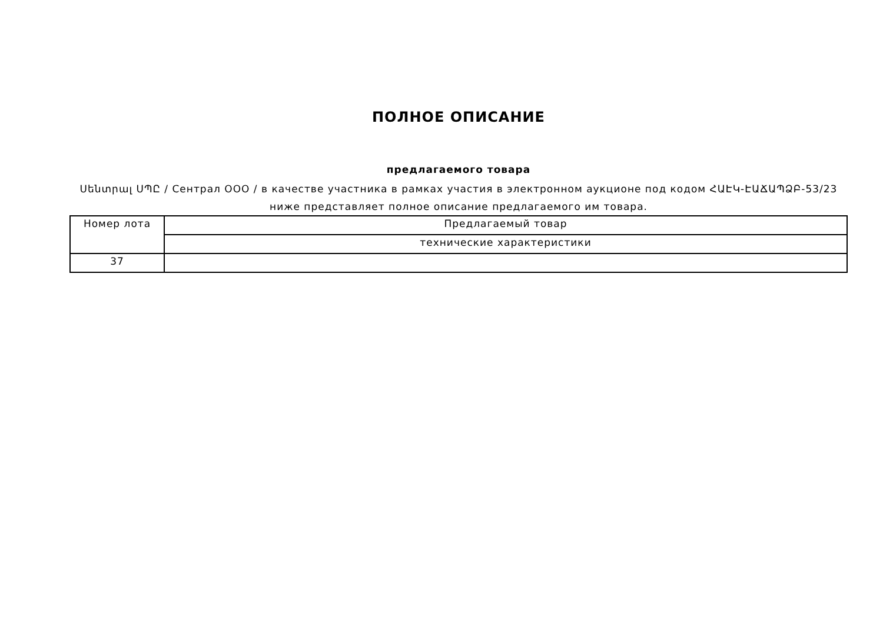ПОЛНОЕ ОПИСАНИЕ
предлагаемого товара
Սենտրալ ՍՊԸ / Сентрал ООО / в качестве участника в рамках участия в электронном аукционе под кодом ՀԱԷԿ-ԷԱՃԱՊՁԲ-53/23 ниже представляет полное описание предлагаемого им товара.
| Номер лота | Предлагаемый товар |
| | технические характеристики |
| 37 | |